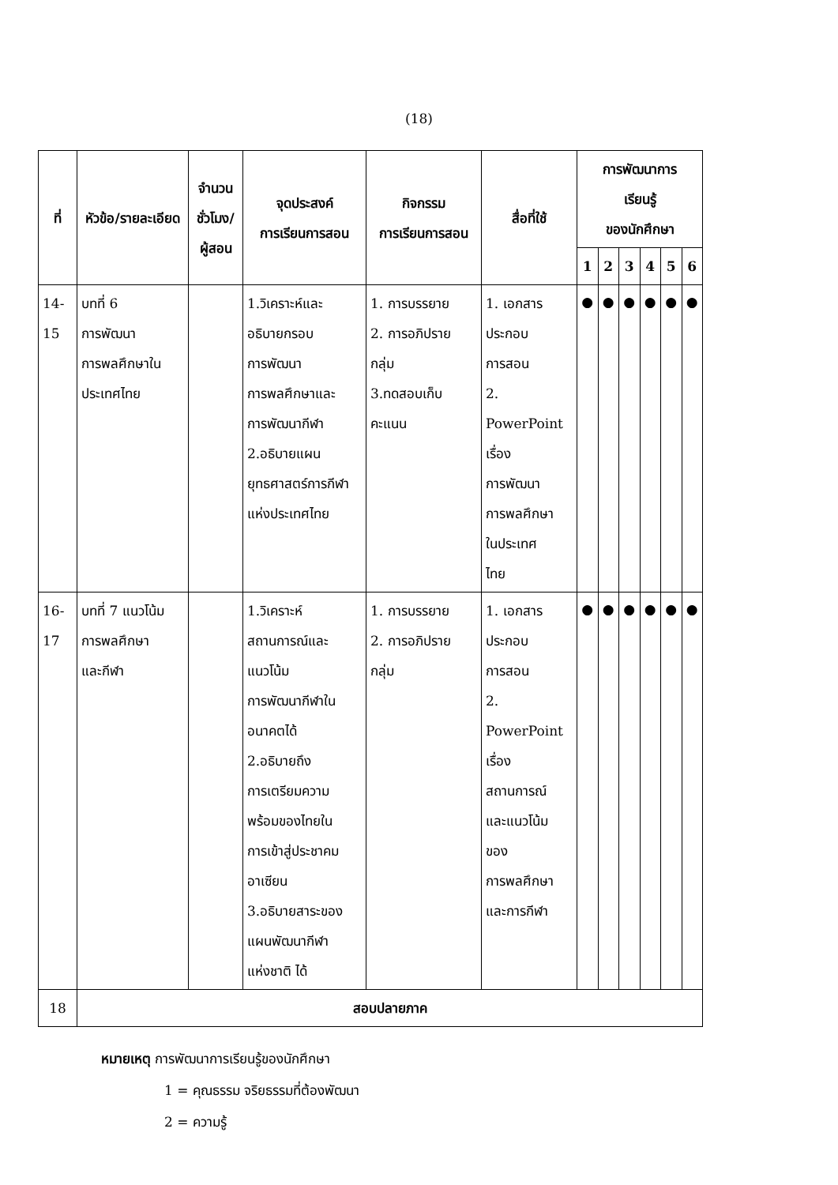(18)
| ที่ | หัวข้อ/รายละเอียด | จำนวน ชั่วโมง/ ผู้สอน | จุดประสงค์ การเรียนการสอน | กิจกรรม การเรียนการสอน | สื่อที่ใช้ | การพัฒนาการ เรียนรู้ ของนักศึกษา | | | | | |
| --- | --- | --- | --- | --- | --- | --- | --- | --- | --- | --- | --- |
| | | | | | | 1 | 2 | 3 | 4 | 5 | 6 |
| 14-15 | บทที่ 6 การพัฒนา การพลศึกษาใน ประเทศไทย | | 1.วิเคราะห์และ อธิบายกรอบ การพัฒนา การพลศึกษาและ การพัฒนากีฬา 2.อธิบายแผน ยุทธศาสตร์การกีฬา แห่งประเทศไทย | 1. การบรรยาย 2. การอภิปราย กลุ่ม 3.ทดสอบเก็บ คะแนน | 1. เอกสาร ประกอบ การสอน 2. PowerPoint เรื่อง การพัฒนา การพลศึกษา ในประเทศ ไทย | ● | ● | ● | ● | ● | ● |
| 16-17 | บทที่ 7 แนวโน้ม การพลศึกษา และกีฬา | | 1.วิเคราะห์ สถานการณ์และ แนวโน้ม การพัฒนากีฬาใน อนาคตได้ 2.อธิบายถึง การเตรียมความ พร้อมของไทยใน การเข้าสู่ประชาคม อาเซียน 3.อธิบายสาระของ แผนพัฒนากีฬา แห่งชาติ ได้ | 1. การบรรยาย 2. การอภิปราย กลุ่ม | 1. เอกสาร ประกอบ การสอน 2. PowerPoint เรื่อง สถานการณ์ และแนวโน้ม ของ การพลศึกษา และการกีฬา | ● | ● | ● | ● | ● | ● |
| 18 | สอบปลายภาค | | | | | | | | | | |
หมายเหตุ การพัฒนาการเรียนรู้ของนักศึกษา
1 = คุณธรรม จริยธรรมที่ต้องพัฒนา
2 = ความรู้